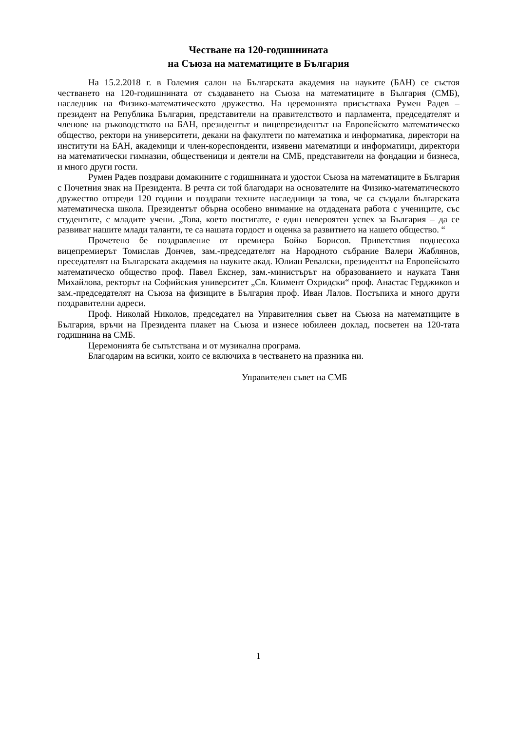Честване на 120-годишнината
на Съюза на математиците в България
На 15.2.2018 г. в Големия салон на Българската академия на науките (БАН) се състоя честването на 120-годишнината от създаването на Съюза на математиците в България (СМБ), наследник на Физико-математическото дружество. На церемонията присъстваха Румен Радев – президент на Република България, представители на правителството и парламента, председателят и членове на ръководството на БАН, президентът и вицепрезидентът на Европейското математическо общество, ректори на университети, декани на факултети по математика и информатика, директори на институти на БАН, академици и член-кореспонденти, изявени математици и информатици, директори на математически гимназии, общественици и деятели на СМБ, представители на фондации и бизнеса, и много други гости.
Румен Радев поздрави домакините с годишнината и удостои Съюза на математиците в България с Почетния знак на Президента. В речта си той благодари на основателите на Физико-математическото дружество отпреди 120 години и поздрави техните наследници за това, че са създали българската математическа школа. Президентът обърна особено внимание на отдадената работа с учениците, със студентите, с младите учени. „Това, което постигате, е един невероятен успех за България – да се развиват нашите млади таланти, те са нашата гордост и оценка за развитието на нашето общество. “
Прочетено бе поздравление от премиера Бойко Борисов. Приветствия поднесоха вицепремиерът Томислав Дончев, зам.-председателят на Народното събрание Валери Жаблянов, преседателят на Българската академия на науките акад. Юлиан Ревалски, президентът на Европейското математическо общество проф. Павел Екснер, зам.-министърът на образованието и науката Таня Михайлова, ректорът на Софийския университет „Св. Климент Охридски“ проф. Анастас Герджиков и зам.-председателят на Съюза на физиците в България проф. Иван Лалов. Постъпиха и много други поздравителни адреси.
Проф. Николай Николов, председател на Управителния съвет на Съюза на математиците в България, връчи на Президента плакет на Съюза и изнесе юбилеен доклад, посветен на 120-тата годишнина на СМБ.
Церемонията бе съпътствана и от музикална програма.
Благодарим на всички, които се включиха в честването на празника ни.
Управителен съвет на СМБ
1